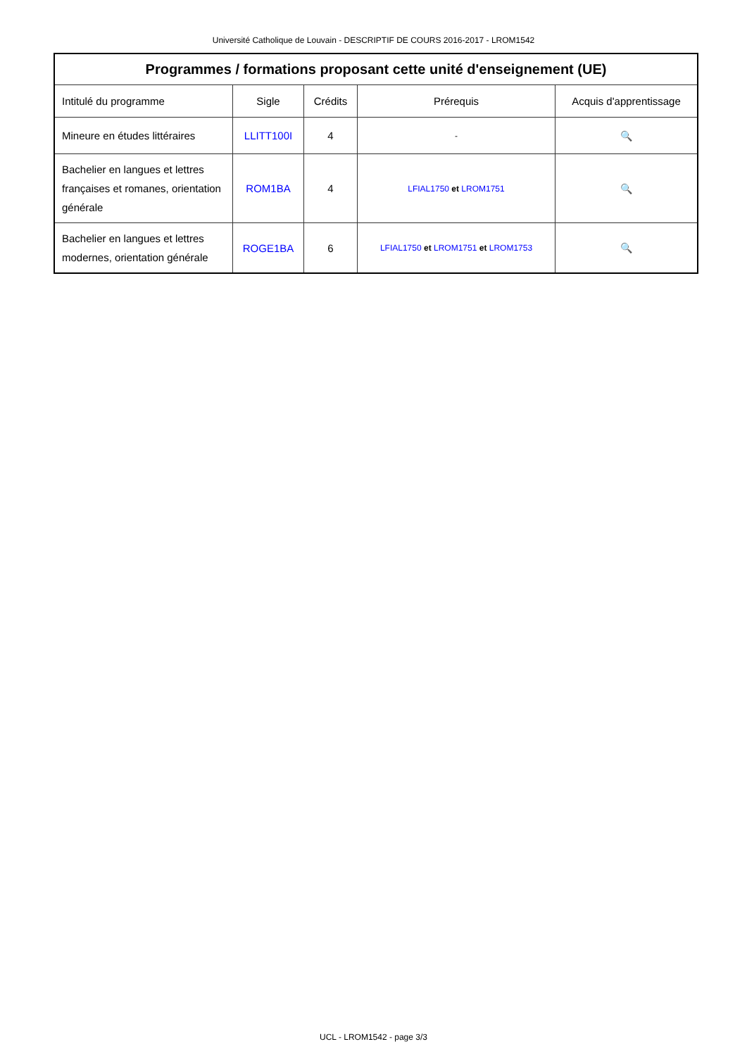Université Catholique de Louvain - DESCRIPTIF DE COURS 2016-2017 - LROM1542
| Programmes / formations proposant cette unité d'enseignement (UE) | | | | |
| --- | --- | --- | --- | --- |
| Intitulé du programme | Sigle | Crédits | Prérequis | Acquis d'apprentissage |
| Mineure en études littéraires | LLITT100I | 4 | - | 🔍 |
| Bachelier en langues et lettres françaises et romanes, orientation générale | ROM1BA | 4 | LFIAL1750 et LROM1751 | 🔍 |
| Bachelier en langues et lettres modernes, orientation générale | ROGE1BA | 6 | LFIAL1750 et LROM1751 et LROM1753 | 🔍 |
UCL - LROM1542 - page 3/3